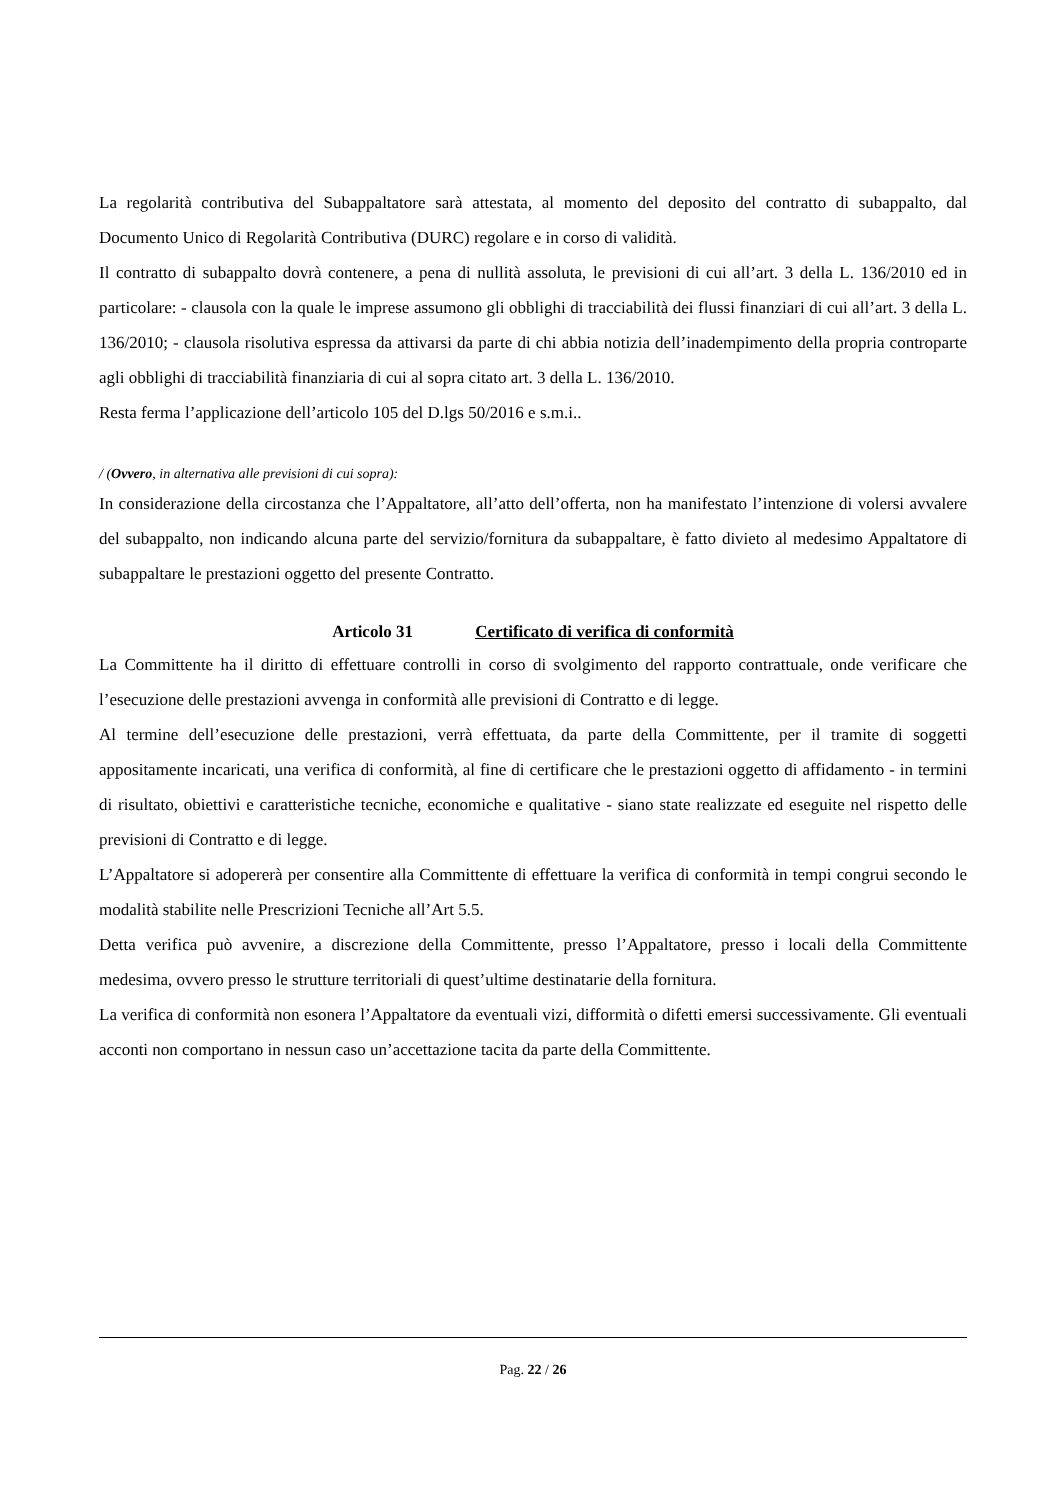La regolarità contributiva del Subappaltatore sarà attestata, al momento del deposito del contratto di subappalto, dal Documento Unico di Regolarità Contributiva (DURC) regolare e in corso di validità.
Il contratto di subappalto dovrà contenere, a pena di nullità assoluta, le previsioni di cui all’art. 3 della L. 136/2010 ed in particolare: - clausola con la quale le imprese assumono gli obblighi di tracciabilità dei flussi finanziari di cui all’art. 3 della L. 136/2010; - clausola risolutiva espressa da attivarsi da parte di chi abbia notizia dell’inadempimento della propria controparte agli obblighi di tracciabilità finanziaria di cui al sopra citato art. 3 della L. 136/2010.
Resta ferma l’applicazione dell’articolo 105 del D.lgs 50/2016 e s.m.i..
/ (Ovvero, in alternativa alle previsioni di cui sopra):
In considerazione della circostanza che l’Appaltatore, all’atto dell’offerta, non ha manifestato l’intenzione di volersi avvalere del subappalto, non indicando alcuna parte del servizio/fornitura da subappaltare, è fatto divieto al medesimo Appaltatore di subappaltare le prestazioni oggetto del presente Contratto.
Articolo 31 Certificato di verifica di conformità
La Committente ha il diritto di effettuare controlli in corso di svolgimento del rapporto contrattuale, onde verificare che l’esecuzione delle prestazioni avvenga in conformità alle previsioni di Contratto e di legge.
Al termine dell’esecuzione delle prestazioni, verrà effettuata, da parte della Committente, per il tramite di soggetti appositamente incaricati, una verifica di conformità, al fine di certificare che le prestazioni oggetto di affidamento - in termini di risultato, obiettivi e caratteristiche tecniche, economiche e qualitative - siano state realizzate ed eseguite nel rispetto delle previsioni di Contratto e di legge.
L’Appaltatore si adopererà per consentire alla Committente di effettuare la verifica di conformità in tempi congrui secondo le modalità stabilite nelle Prescrizioni Tecniche all’Art 5.5.
Detta verifica può avvenire, a discrezione della Committente, presso l’Appaltatore, presso i locali della Committente medesima, ovvero presso le strutture territoriali di quest’ultime destinatarie della fornitura.
La verifica di conformità non esonera l’Appaltatore da eventuali vizi, difformità o difetti emersi successivamente. Gli eventuali acconti non comportano in nessun caso un’accettazione tacita da parte della Committente.
Pag. 22 / 26